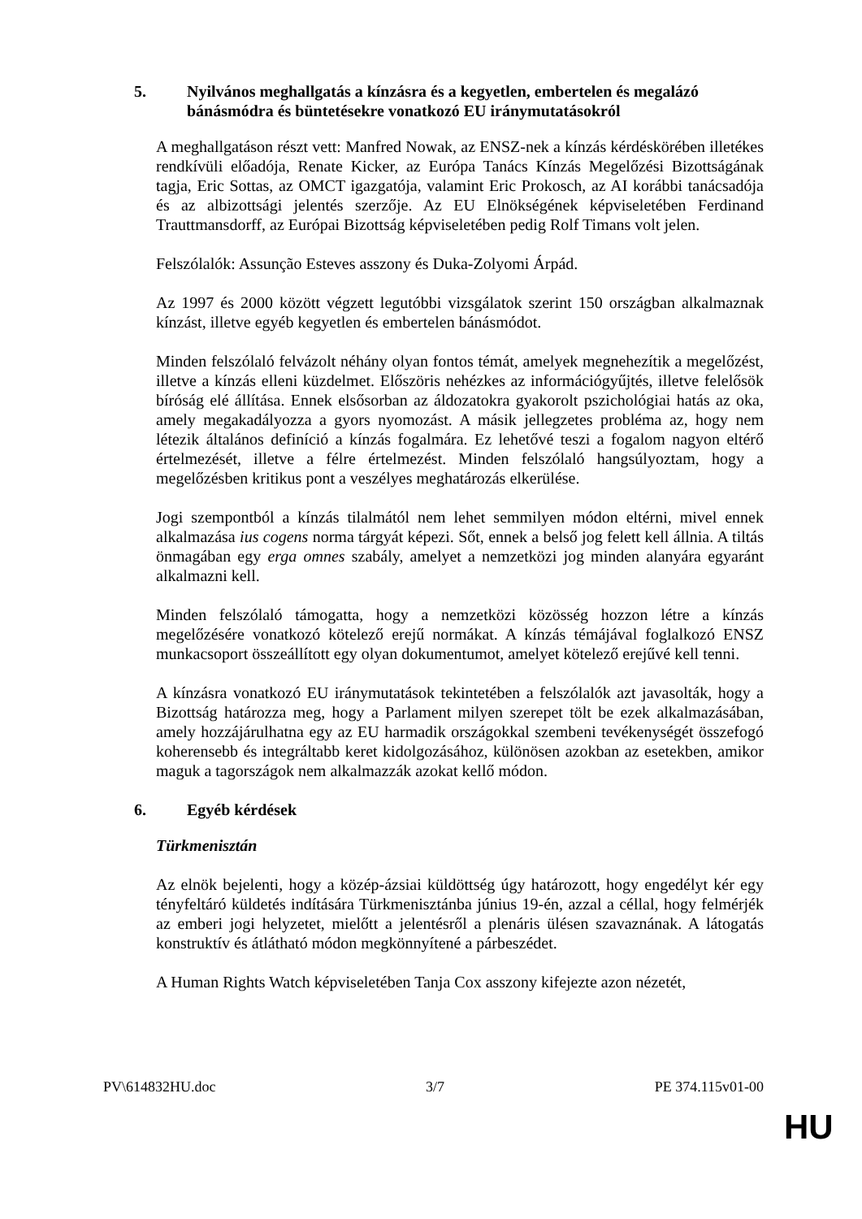5. Nyilvános meghallgatás a kínzásra és a kegyetlen, embertelen és megalázó bánásmódra és büntetésekre vonatkozó EU iránymutatásokról
A meghallgatáson részt vett: Manfred Nowak, az ENSZ-nek a kínzás kérdéskörében illetékes rendkívüli előadója, Renate Kicker, az Európa Tanács Kínzás Megelőzési Bizottságának tagja, Eric Sottas, az OMCT igazgatója, valamint Eric Prokosch, az AI korábbi tanácsadója és az albizottsági jelentés szerzője. Az EU Elnökségének képviseletében Ferdinand Trauttmansdorff, az Európai Bizottság képviseletében pedig Rolf Timans volt jelen.
Felszólalók: Assunção Esteves asszony és Duka-Zolyomi Árpád.
Az 1997 és 2000 között végzett legutóbbi vizsgálatok szerint 150 országban alkalmaznak kínzást, illetve egyéb kegyetlen és embertelen bánásmódot.
Minden felszólaló felvázolt néhány olyan fontos témát, amelyek megnehezítik a megelőzést, illetve a kínzás elleni küzdelmet. Előszöris nehézkes az információgyűjtés, illetve felelősök bíróság elé állítása. Ennek elsősorban az áldozatokra gyakorolt pszichológiai hatás az oka, amely megakadályozza a gyors nyomozást. A másik jellegzetes probléma az, hogy nem létezik általános definíció a kínzás fogalmára. Ez lehetővé teszi a fogalom nagyon eltérő értelmezését, illetve a félre értelmezést. Minden felszólaló hangsúlyoztam, hogy a megelőzésben kritikus pont a veszélyes meghatározás elkerülése.
Jogi szempontból a kínzás tilalmától nem lehet semmilyen módon eltérni, mivel ennek alkalmazása ius cogens norma tárgyát képezi. Sőt, ennek a belső jog felett kell állnia. A tiltás önmagában egy erga omnes szabály, amelyet a nemzetközi jog minden alanyára egyaránt alkalmazni kell.
Minden felszólaló támogatta, hogy a nemzetközi közösség hozzon létre a kínzás megelőzésére vonatkozó kötelező erejű normákat. A kínzás témájával foglalkozó ENSZ munkacsoport összeállított egy olyan dokumentumot, amelyet kötelező erejűvé kell tenni.
A kínzásra vonatkozó EU iránymutatások tekintetében a felszólalók azt javasolták, hogy a Bizottság határozza meg, hogy a Parlament milyen szerepet tölt be ezek alkalmazásában, amely hozzájárulhatna egy az EU harmadik országokkal szembeni tevékenységét összefogó koherensebb és integráltabb keret kidolgozásához, különösen azokban az esetekben, amikor maguk a tagországok nem alkalmazzák azokat kellő módon.
6. Egyéb kérdések
Türkmenisztán
Az elnök bejelenti, hogy a közép-ázsiai küldöttség úgy határozott, hogy engedélyt kér egy tényfeltáró küldetés indítására Türkmenisztánba június 19-én, azzal a céllal, hogy felmérjék az emberi jogi helyzetet, mielőtt a jelentésről a plenáris ülésen szavaznának. A látogatás konstruktív és átlátható módon megkönnyítené a párbeszédet.
A Human Rights Watch képviseletében Tanja Cox asszony kifejezte azon nézetét,
PV\614832HU.doc 3/7 PE 374.115v01-00
HU